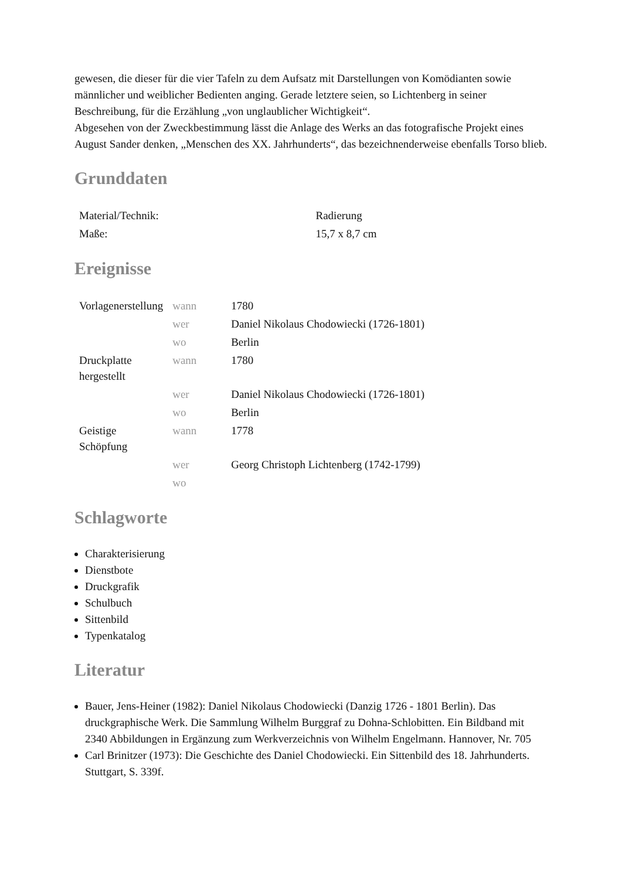gewesen, die dieser für die vier Tafeln zu dem Aufsatz mit Darstellungen von Komödianten sowie männlicher und weiblicher Bedienten anging. Gerade letztere seien, so Lichtenberg in seiner Beschreibung, für die Erzählung „von unglaublicher Wichtigkeit“.
Abgesehen von der Zweckbestimmung lässt die Anlage des Werks an das fotografische Projekt eines August Sander denken, „Menschen des XX. Jahrhunderts“, das bezeichnenderweise ebenfalls Torso blieb.
Grunddaten
| Material/Technik: | Radierung |
| Maße: | 15,7 x 8,7 cm |
Ereignisse
| Vorlagenerstellung | wann | 1780 |
| | wer | Daniel Nikolaus Chodowiecki (1726-1801) |
| | wo | Berlin |
| Druckplatte hergestellt | wann | 1780 |
| | wer | Daniel Nikolaus Chodowiecki (1726-1801) |
| | wo | Berlin |
| Geistige Schöpfung | wann | 1778 |
| | wer | Georg Christoph Lichtenberg (1742-1799) |
| | wo | |
Schlagworte
Charakterisierung
Dienstbote
Druckgrafik
Schulbuch
Sittenbild
Typenkatalog
Literatur
Bauer, Jens-Heiner (1982): Daniel Nikolaus Chodowiecki (Danzig 1726 - 1801 Berlin). Das druckgraphische Werk. Die Sammlung Wilhelm Burggraf zu Dohna-Schlobitten. Ein Bildband mit 2340 Abbildungen in Ergänzung zum Werkverzeichnis von Wilhelm Engelmann. Hannover, Nr. 705
Carl Brinitzer (1973): Die Geschichte des Daniel Chodowiecki. Ein Sittenbild des 18. Jahrhunderts. Stuttgart, S. 339f.